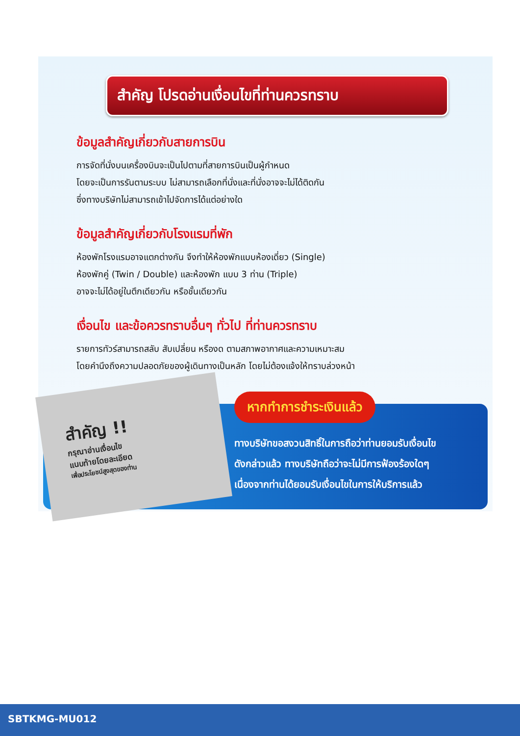สำคัญ โปรดอ่านเงื่อนไขที่ท่านควรทราบ
ข้อมูลสำคัญเกี่ยวกับสายการบิน
การจัดที่นั่งบนเครื่องบินจะเป็นไปตามที่สายการบินเป็นผู้กำหนด
โดยจะเป็นการรันตามระบบ ไม่สามารถเลือกที่นั่งและที่นั่งอาจจะไม่ได้ติดกัน
ซึ่งทางบริษัทไม่สามารถเข้าไปจัดการได้แต่อย่างใด
ข้อมูลสำคัญเกี่ยวกับโรงแรมที่พัก
ห้องพักโรงแรมอาจแตกต่างกัน จึงทำให้ห้องพักแบบห้องเดี่ยว (Single)
ห้องพักคู่ (Twin / Double) และห้องพัก แบบ 3 ท่าน (Triple)
อาจจะไม่ได้อยู่ในตึกเดียวกัน หรือชั้นเดียวกัน
เงื่อนไข และข้อควรทราบอื่นๆ ทั่วไป ที่ท่านควรทราบ
รายการทัวร์สามารถสลับ สับเปลี่ยน หรืองด ตามสภาพอากาศและความเหมาะสม
โดยคำนึงถึงความปลอดภัยของผู้เดินทางเป็นหลัก โดยไม่ต้องแจ้งให้ทราบล่วงหน้า
สำคัญ !!
กรุณาอ่านเงื่อนไข
แนบท้ายโดยละเอียด
เพื่อประโยชน์สูงสุดของท่าน
หากทำการชำระเงินแล้ว
ทางบริษัทขอสงวนสิทธิ์ในการถือว่าท่านยอมรับเงื่อนไข
ดังกล่าวแล้ว ทางบริษัทถือว่าจะไม่มีการฟ้องร้องใดๆ
เนื่องจากท่านได้ยอมรับเงื่อนไขในการให้บริการแล้ว
SBTKMG-MU012